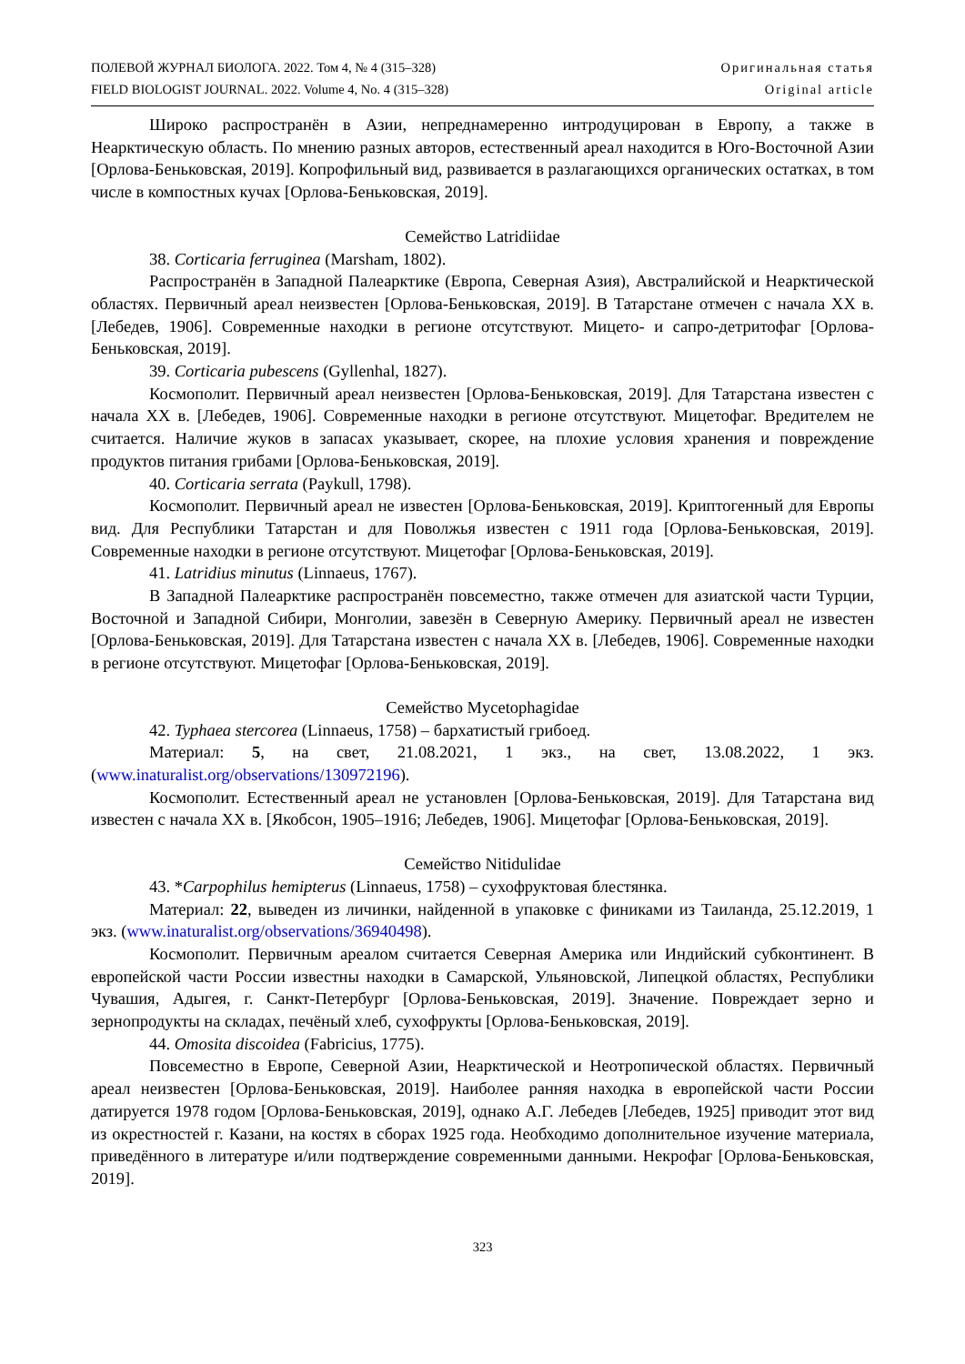ПОЛЕВОЙ ЖУРНАЛ БИОЛОГА. 2022. Том 4, № 4 (315–328)
FIELD BIOLOGIST JOURNAL. 2022. Volume 4, No. 4 (315–328)
Оригинальная статья
Original article
Широко распространён в Азии, непреднамеренно интродуцирован в Европу, а также в Неарктическую область. По мнению разных авторов, естественный ареал находится в Юго-Восточной Азии [Орлова-Беньковская, 2019]. Копрофильный вид, развивается в разлагающихся органических остатках, в том числе в компостных кучах [Орлова-Беньковская, 2019].
Семейство Latridiidae
38. Corticaria ferruginea (Marsham, 1802).
Распространён в Западной Палеарктике (Европа, Северная Азия), Австралийской и Неарктической областях. Первичный ареал неизвестен [Орлова-Беньковская, 2019]. В Татарстане отмечен с начала XX в. [Лебедев, 1906]. Современные находки в регионе отсутствуют. Мицето- и сапро-детритофаг [Орлова-Беньковская, 2019].
39. Corticaria pubescens (Gyllenhal, 1827).
Космополит. Первичный ареал неизвестен [Орлова-Беньковская, 2019]. Для Татарстана известен с начала XX в. [Лебедев, 1906]. Современные находки в регионе отсутствуют. Мицетофаг. Вредителем не считается. Наличие жуков в запасах указывает, скорее, на плохие условия хранения и повреждение продуктов питания грибами [Орлова-Беньковская, 2019].
40. Corticaria serrata (Paykull, 1798).
Космополит. Первичный ареал не известен [Орлова-Беньковская, 2019]. Криптогенный для Европы вид. Для Республики Татарстан и для Поволжья известен с 1911 года [Орлова-Беньковская, 2019]. Современные находки в регионе отсутствуют. Мицетофаг [Орлова-Беньковская, 2019].
41. Latridius minutus (Linnaeus, 1767).
В Западной Палеарктике распространён повсеместно, также отмечен для азиатской части Турции, Восточной и Западной Сибири, Монголии, завезён в Северную Америку. Первичный ареал не известен [Орлова-Беньковская, 2019]. Для Татарстана известен с начала XX в. [Лебедев, 1906]. Современные находки в регионе отсутствуют. Мицетофаг [Орлова-Беньковская, 2019].
Семейство Mycetophagidae
42. Typhaea stercorea (Linnaeus, 1758) – бархатистый грибоед.
Материал: 5, на свет, 21.08.2021, 1 экз., на свет, 13.08.2022, 1 экз. (www.inaturalist.org/observations/130972196).
Космополит. Естественный ареал не установлен [Орлова-Беньковская, 2019]. Для Татарстана вид известен с начала XX в. [Якобсон, 1905–1916; Лебедев, 1906]. Мицетофаг [Орлова-Беньковская, 2019].
Семейство Nitidulidae
43. *Carpophilus hemipterus (Linnaeus, 1758) – сухофруктовая блестянка.
Материал: 22, выведен из личинки, найденной в упаковке с финиками из Таиланда, 25.12.2019, 1 экз. (www.inaturalist.org/observations/36940498).
Космополит. Первичным ареалом считается Северная Америка или Индийский субконтинент. В европейской части России известны находки в Самарской, Ульяновской, Липецкой областях, Республики Чувашия, Адыгея, г. Санкт-Петербург [Орлова-Беньковская, 2019]. Значение. Повреждает зерно и зернопродукты на складах, печёный хлеб, сухофрукты [Орлова-Беньковская, 2019].
44. Omosita discoidea (Fabricius, 1775).
Повсеместно в Европе, Северной Азии, Неарктической и Неотропической областях. Первичный ареал неизвестен [Орлова-Беньковская, 2019]. Наиболее ранняя находка в европейской части России датируется 1978 годом [Орлова-Беньковская, 2019], однако А.Г. Лебедев [Лебедев, 1925] приводит этот вид из окрестностей г. Казани, на костях в сборах 1925 года. Необходимо дополнительное изучение материала, приведённого в литературе и/или подтверждение современными данными. Некрофаг [Орлова-Беньковская, 2019].
323